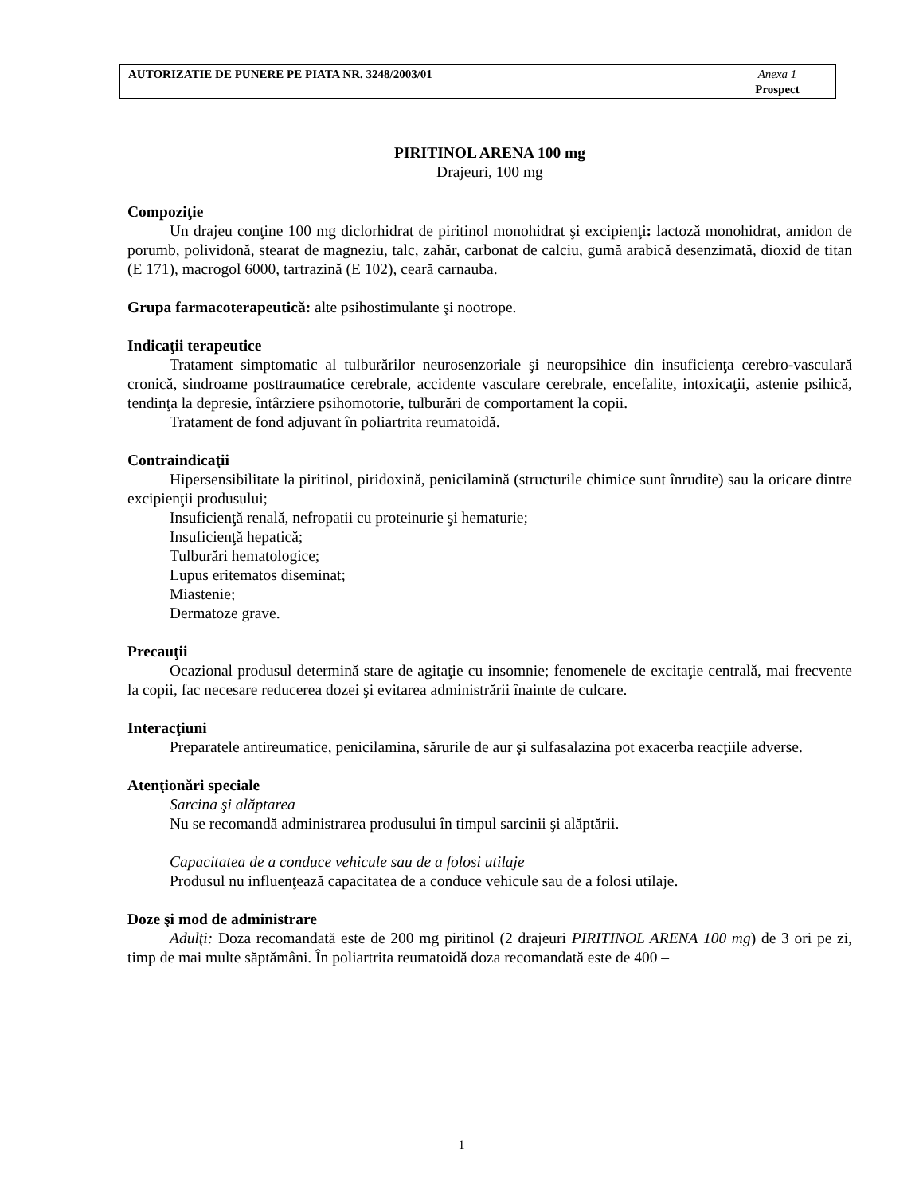AUTORIZATIE DE PUNERE PE PIATA NR. 3248/2003/01
Anexa 1
Prospect
PIRITINOL ARENA 100 mg
Drajeuri, 100 mg
Compoziţie
Un drajeu conţine 100 mg diclorhidrat de piritinol monohidrat şi excipienţi: lactoză monohidrat, amidon de porumb, polividonă, stearat de magneziu, talc, zahăr, carbonat de calciu, gumă arabică desenzimată, dioxid de titan (E 171), macrogol 6000, tartrazină (E 102), ceară carnauba.
Grupa farmacoterapeutică: alte psihostimulante şi nootrope.
Indicaţii terapeutice
Tratament simptomatic al tulburărilor neurosenzoriale şi neuropsihice din insuficienţa cerebro-vasculară cronică, sindroame posttraumatice cerebrale, accidente vasculare cerebrale, encefalite, intoxicaţii, astenie psihică, tendinţa la depresie, întârziere psihomotorie, tulburări de comportament la copii.
Tratament de fond adjuvant în poliartrita reumatoidă.
Contraindicaţii
Hipersensibilitate la piritinol, piridoxină, penicilamină (structurile chimice sunt înrudite) sau la oricare dintre excipienţii produsului;
Insuficienţă renală, nefropatii cu proteinurie şi hematurie;
Insuficienţă hepatică;
Tulburări hematologice;
Lupus eritematos diseminat;
Miastenie;
Dermatoze grave.
Precauţii
Ocazional produsul determină stare de agitaţie cu insomnie; fenomenele de excitaţie centrală, mai frecvente la copii, fac necesare reducerea dozei şi evitarea administrării înainte de culcare.
Interacţiuni
Preparatele antireumatice, penicilamina, sărurile de aur şi sulfasalazina pot exacerba reacţiile adverse.
Atenţionări speciale
Sarcina şi alăptarea
Nu se recomandă administrarea produsului în timpul sarcinii şi alăptării.
Capacitatea de a conduce vehicule sau de a folosi utilaje
Produsul nu influenţează capacitatea de a conduce vehicule sau de a folosi utilaje.
Doze şi mod de administrare
Adulţi: Doza recomandată este de 200 mg piritinol (2 drajeuri PIRITINOL ARENA 100 mg) de 3 ori pe zi, timp de mai multe săptămâni. În poliartrita reumatoidă doza recomandată este de 400 –
1